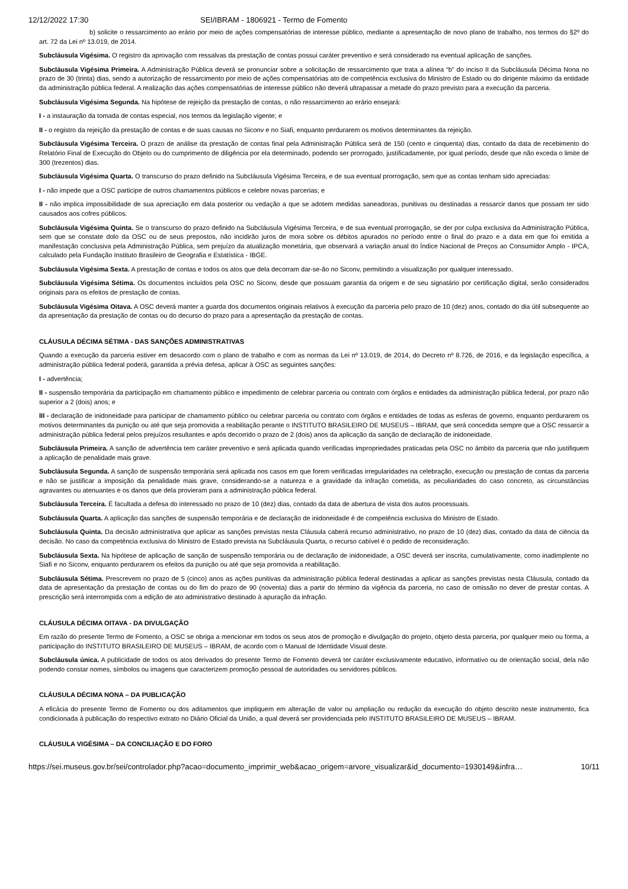12/12/2022 17:30 SEI/IBRAM - 1806921 - Termo de Fomento
b) solicite o ressarcimento ao erário por meio de ações compensatórias de interesse público, mediante a apresentação de novo plano de trabalho, nos termos do §2º do art. 72 da Lei nº 13.019, de 2014.
Subcláusula Vigésima. O registro da aprovação com ressalvas da prestação de contas possui caráter preventivo e será considerado na eventual aplicação de sanções.
Subcláusula Vigésima Primeira. A Administração Pública deverá se pronunciar sobre a solicitação de ressarcimento que trata a alínea “b” do inciso II da Subcláusula Décima Nona no prazo de 30 (trinta) dias, sendo a autorização de ressarcimento por meio de ações compensatórias ato de competência exclusiva do Ministro de Estado ou do dirigente máximo da entidade da administração pública federal. A realização das ações compensatórias de interesse público não deverá ultrapassar a metade do prazo previsto para a execução da parceria.
Subcláusula Vigésima Segunda. Na hipótese de rejeição da prestação de contas, o não ressarcimento ao erário ensejará:
I - a instauração da tomada de contas especial, nos termos da legislação vigente; e
II - o registro da rejeição da prestação de contas e de suas causas no Siconv e no Siafi, enquanto perdurarem os motivos determinantes da rejeição.
Subcláusula Vigésima Terceira. O prazo de análise da prestação de contas final pela Administração Pública será de 150 (cento e cinquenta) dias, contado da data de recebimento do Relatório Final de Execução do Objeto ou do cumprimento de diligência por ela determinado, podendo ser prorrogado, justificadamente, por igual período, desde que não exceda o limite de 300 (trezentos) dias.
Subcláusula Vigésima Quarta. O transcurso do prazo definido na Subcláusula Vigésima Terceira, e de sua eventual prorrogação, sem que as contas tenham sido apreciadas:
I - não impede que a OSC participe de outros chamamentos públicos e celebre novas parcerias; e
II - não implica impossibilidade de sua apreciação em data posterior ou vedação a que se adotem medidas saneadoras, punitivas ou destinadas a ressarcir danos que possam ter sido causados aos cofres públicos.
Subcláusula Vigésima Quinta. Se o transcurso do prazo definido na Subcláusula Vigésima Terceira, e de sua eventual prorrogação, se der por culpa exclusiva da Administração Pública, sem que se constate dolo da OSC ou de seus prepostos, não incidirão juros de mora sobre os débitos apurados no período entre o final do prazo e a data em que foi emitida a manifestação conclusiva pela Administração Pública, sem prejuízo da atualização monetária, que observará a variação anual do Índice Nacional de Preços ao Consumidor Amplo - IPCA, calculado pela Fundação Instituto Brasileiro de Geografia e Estatística - IBGE.
Subcláusula Vigésima Sexta. A prestação de contas e todos os atos que dela decorram dar-se-ão no Siconv, permitindo a visualização por qualquer interessado.
Subcláusula Vigésima Sétima. Os documentos incluídos pela OSC no Siconv, desde que possuam garantia da origem e de seu signatário por certificação digital, serão considerados originais para os efeitos de prestação de contas.
Subcláusula Vigésima Oitava. A OSC deverá manter a guarda dos documentos originais relativos à execução da parceria pelo prazo de 10 (dez) anos, contado do dia útil subsequente ao da apresentação da prestação de contas ou do decurso do prazo para a apresentação da prestação de contas.
CLÁUSULA DÉCIMA SÉTIMA - DAS SANÇÕES ADMINISTRATIVAS
Quando a execução da parceria estiver em desacordo com o plano de trabalho e com as normas da Lei nº 13.019, de 2014, do Decreto nº 8.726, de 2016, e da legislação específica, a administração pública federal poderá, garantida a prévia defesa, aplicar à OSC as seguintes sanções:
I - advertência;
II - suspensão temporária da participação em chamamento público e impedimento de celebrar parceria ou contrato com órgãos e entidades da administração pública federal, por prazo não superior a 2 (dois) anos; e
III - declaração de inidoneidade para participar de chamamento público ou celebrar parceria ou contrato com órgãos e entidades de todas as esferas de governo, enquanto perdurarem os motivos determinantes da punição ou até que seja promovida a reabilitação perante o INSTITUTO BRASILEIRO DE MUSEUS – IBRAM, que será concedida sempre que a OSC ressarcir a administração pública federal pelos prejuízos resultantes e após decorrido o prazo de 2 (dois) anos da aplicação da sanção de declaração de inidoneidade.
Subcláusula Primeira. A sanção de advertência tem caráter preventivo e será aplicada quando verificadas impropriedades praticadas pela OSC no âmbito da parceria que não justifiquem a aplicação de penalidade mais grave.
Subcláusula Segunda. A sanção de suspensão temporária será aplicada nos casos em que forem verificadas irregularidades na celebração, execução ou prestação de contas da parceria e não se justificar a imposição da penalidade mais grave, considerando-se a natureza e a gravidade da infração cometida, as peculiaridades do caso concreto, as circunstâncias agravantes ou atenuantes e os danos que dela provieram para a administração pública federal.
Subcláusula Terceira. É facultada a defesa do interessado no prazo de 10 (dez) dias, contado da data de abertura de vista dos autos processuais.
Subcláusula Quarta. A aplicação das sanções de suspensão temporária e de declaração de inidoneidade é de competência exclusiva do Ministro de Estado.
Subcláusula Quinta. Da decisão administrativa que aplicar as sanções previstas nesta Cláusula caberá recurso administrativo, no prazo de 10 (dez) dias, contado da data de ciência da decisão. No caso da competência exclusiva do Ministro de Estado prevista na Subcláusula Quarta, o recurso cabível é o pedido de reconsideração.
Subcláusula Sexta. Na hipótese de aplicação de sanção de suspensão temporária ou de declaração de inidoneidade, a OSC deverá ser inscrita, cumulativamente, como inadimplente no Siafi e no Siconv, enquanto perdurarem os efeitos da punição ou até que seja promovida a reabilitação.
Subcláusula Sétima. Prescrevem no prazo de 5 (cinco) anos as ações punitivas da administração pública federal destinadas a aplicar as sanções previstas nesta Cláusula, contado da data de apresentação da prestação de contas ou do fim do prazo de 90 (noventa) dias a partir do término da vigência da parceria, no caso de omissão no dever de prestar contas. A prescrição será interrompida com a edição de ato administrativo destinado à apuração da infração.
CLÁUSULA DÉCIMA OITAVA - DA DIVULGAÇÃO
Em razão do presente Termo de Fomento, a OSC se obriga a mencionar em todos os seus atos de promoção e divulgação do projeto, objeto desta parceria, por qualquer meio ou forma, a participação do INSTITUTO BRASILEIRO DE MUSEUS – IBRAM, de acordo com o Manual de Identidade Visual deste.
Subcláusula única. A publicidade de todos os atos derivados do presente Termo de Fomento deverá ter caráter exclusivamente educativo, informativo ou de orientação social, dela não podendo constar nomes, símbolos ou imagens que caracterizem promoção pessoal de autoridades ou servidores públicos.
CLÁUSULA DÉCIMA NONA – DA PUBLICAÇÃO
A eficácia do presente Termo de Fomento ou dos aditamentos que impliquem em alteração de valor ou ampliação ou redução da execução do objeto descrito neste instrumento, fica condicionada à publicação do respectivo extrato no Diário Oficial da União, a qual deverá ser providenciada pelo INSTITUTO BRASILEIRO DE MUSEUS – IBRAM.
CLÁUSULA VIGÉSIMA – DA CONCILIAÇÃO E DO FORO
https://sei.museus.gov.br/sei/controlador.php?acao=documento_imprimir_web&acao_origem=arvore_visualizar&id_documento=1930149&infra… 10/11